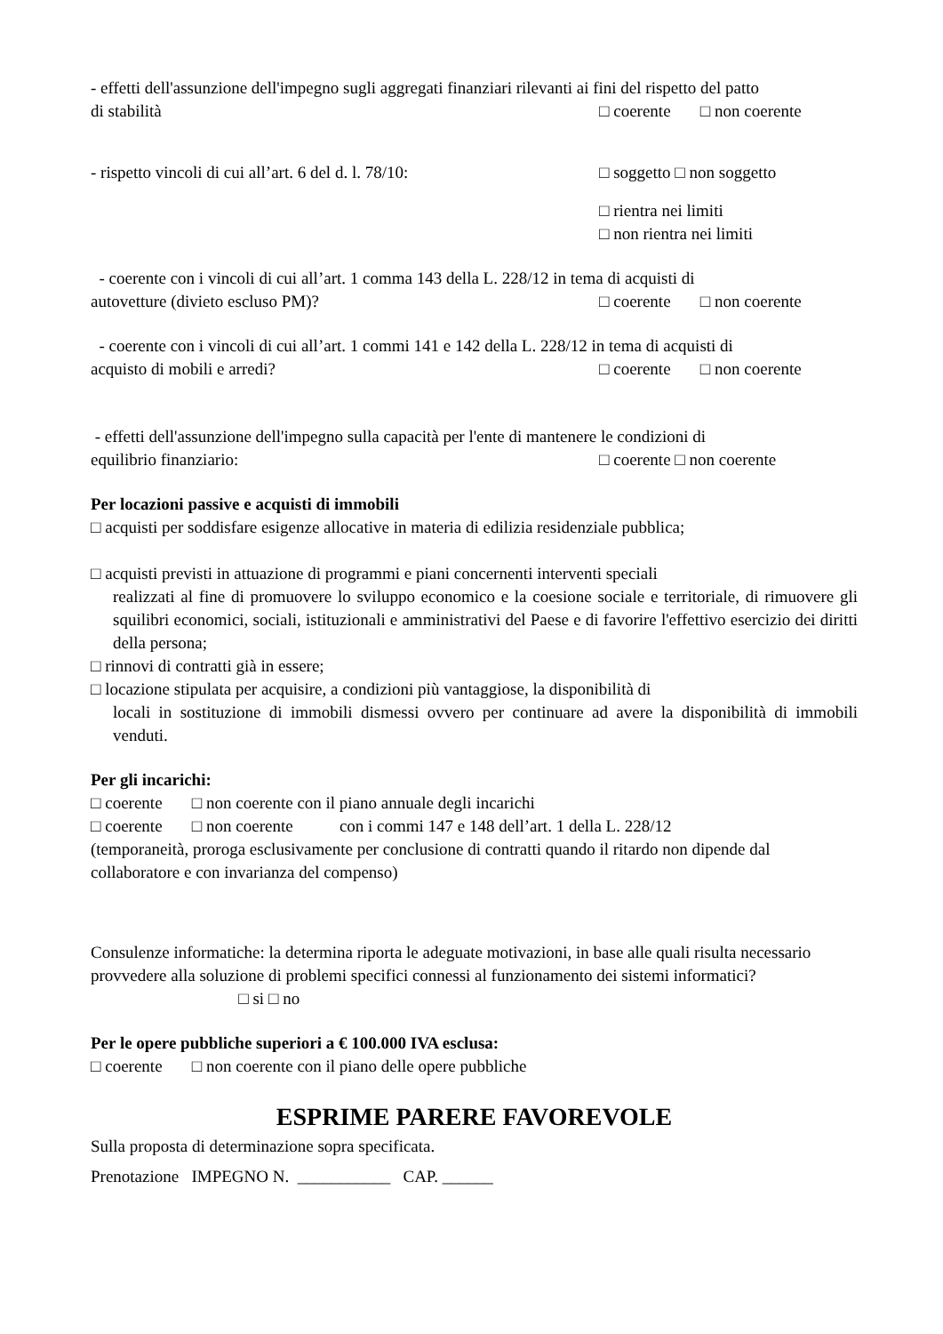- effetti dell'assunzione dell'impegno sugli aggregati finanziari rilevanti ai fini del rispetto del patto
di stabilità □ coerente □ non coerente
- rispetto vincoli di cui all’art. 6 del d. l. 78/10: □ soggetto □ non soggetto
□ rientra nei limiti
□ non rientra nei limiti
- coerente con i vincoli di cui all’art. 1 comma 143 della L. 228/12 in tema di acquisti di
autovetture (divieto escluso PM)? □ coerente □ non coerente
- coerente con i vincoli di cui all’art. 1 commi 141 e 142 della L. 228/12 in tema di acquisti di
acquisto di mobili e arredi? □ coerente □ non coerente
- effetti dell'assunzione dell'impegno sulla capacità per l'ente di mantenere le condizioni di
equilibrio finanziario: □ coerente □ non coerente
Per locazioni passive e acquisti di immobili
□ acquisti per soddisfare esigenze allocative in materia di edilizia residenziale pubblica;
□ acquisti previsti in attuazione di programmi e piani concernenti interventi speciali
realizzati al fine di promuovere lo sviluppo economico e la coesione sociale e territoriale, di rimuovere gli squilibri economici, sociali, istituzionali e amministrativi del Paese e di favorire l'effettivo esercizio dei diritti della persona;
□ rinnovi di contratti già in essere;
□ locazione stipulata per acquisire, a condizioni più vantaggiose, la disponibilità di
locali in sostituzione di immobili dismessi ovvero per continuare ad avere la disponibilità di immobili venduti.
Per gli incarichi:
□ coerente □ non coerente con il piano annuale degli incarichi
□ coerente □ non coerente con i commi 147 e 148 dell’art. 1 della L. 228/12
(temporaneità, proroga esclusivamente per conclusione di contratti quando il ritardo non dipende dal collaboratore e con invarianza del compenso)
Consulenze informatiche: la determina riporta le adeguate motivazioni, in base alle quali risulta necessario provvedere alla soluzione di problemi specifici connessi al funzionamento dei sistemi informatici? □ si □ no
Per le opere pubbliche superiori a € 100.000 IVA esclusa:
□ coerente □ non coerente con il piano delle opere pubbliche
ESPRIME PARERE FAVOREVOLE
Sulla proposta di determinazione sopra specificata.
Prenotazione IMPEGNO N. ___________ CAP. ______